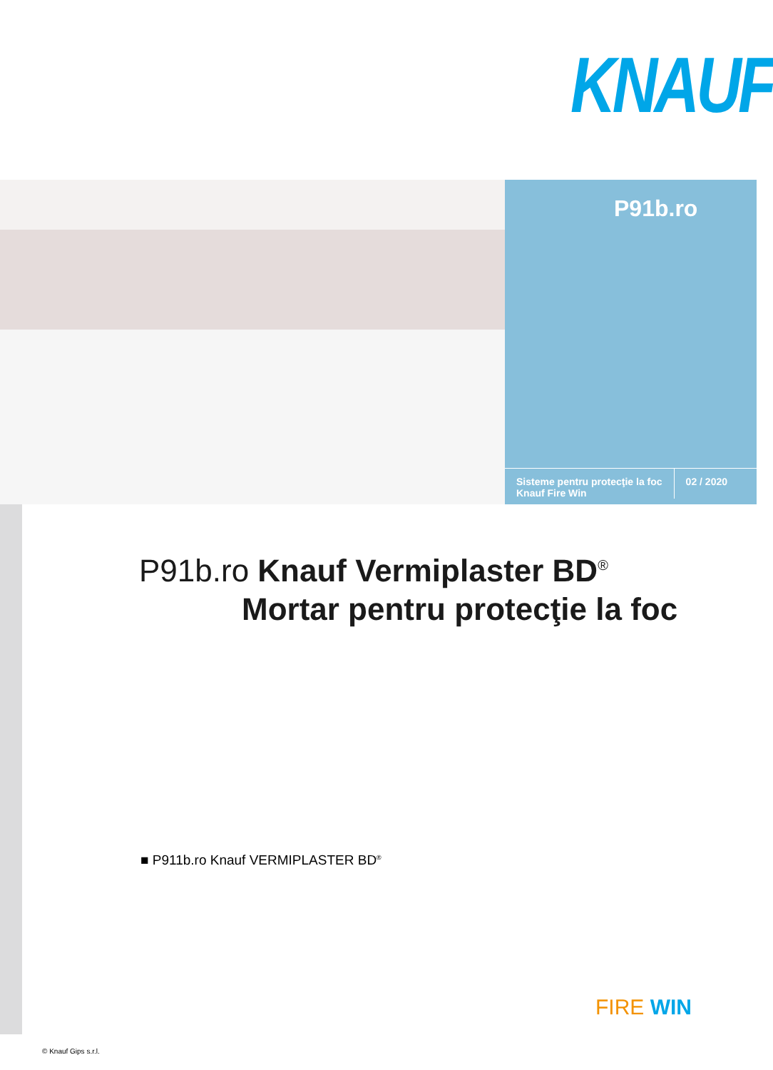KNAUF
P91b.ro
Sisteme pentru protecţie la foc
Knauf Fire Win
02 / 2020
P91b.ro Knauf Vermiplaster BD<sup>®</sup>
Mortar pentru protecţie la foc
■ P911b.ro Knauf VERMIPLASTER BD<sup>®</sup>
FIRE WIN
© Knauf Gips s.r.l.